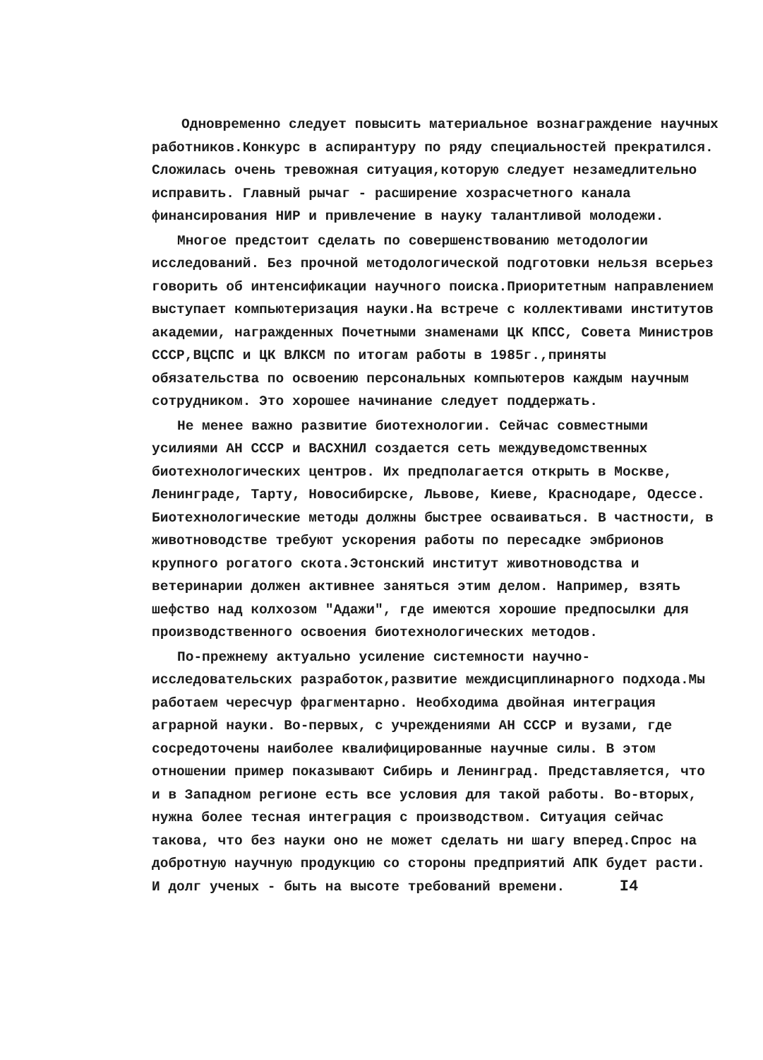Одновременно следует повысить материальное вознаграждение научных работников.Конкурс в аспирантуру по ряду специальностей прекратился. Сложилась очень тревожная ситуация,которую следует незамедлительно исправить. Главный рычаг - расширение хозрасчетного канала финансирования НИР и привлечение в науку талантливой молодежи.
Многое предстоит сделать по совершенствованию методологии исследований. Без прочной методологической подготовки нельзя всерьез говорить об интенсификации научного поиска.Приоритетным направлением выступает компьютеризация науки.На встрече с коллективами институтов академии, награжденных Почетными знаменами ЦК КПСС, Совета Министров СССР,ВЦСПС и ЦК ВЛКСМ по итогам работы в 1985г.,приняты обязательства по освоению персональных компьютеров каждым научным сотрудником. Это хорошее начинание следует поддержать.
Не менее важно развитие биотехнологии. Сейчас совместными усилиями АН СССР и ВАСХНИЛ создается сеть междуведомственных биотехнологических центров. Их предполагается открыть в Москве, Ленинграде, Тарту, Новосибирске, Львове, Киеве, Краснодаре, Одессе. Биотехнологические методы должны быстрее осваиваться. В частности, в животноводстве требуют ускорения работы по пересадке эмбрионов крупного рогатого скота.Эстонский институт животноводства и ветеринарии должен активнее заняться этим делом. Например, взять шефство над колхозом "Адажи", где имеются хорошие предпосылки для производственного освоения биотехнологических методов.
По-прежнему актуально усиление системности научно-исследовательских разработок,развитие междисциплинарного подхода.Мы работаем чересчур фрагментарно. Необходима двойная интеграция аграрной науки. Во-первых, с учреждениями АН СССР и вузами, где сосредоточены наиболее квалифицированные научные силы. В этом отношении пример показывают Сибирь и Ленинград. Представляется, что и в Западном регионе есть все условия для такой работы. Во-вторых, нужна более тесная интеграция с производством. Ситуация сейчас такова, что без науки оно не может сделать ни шагу вперед.Спрос на добротную научную продукцию со стороны предприятий АПК будет расти. И долг ученых - быть на высоте требований времени. I4